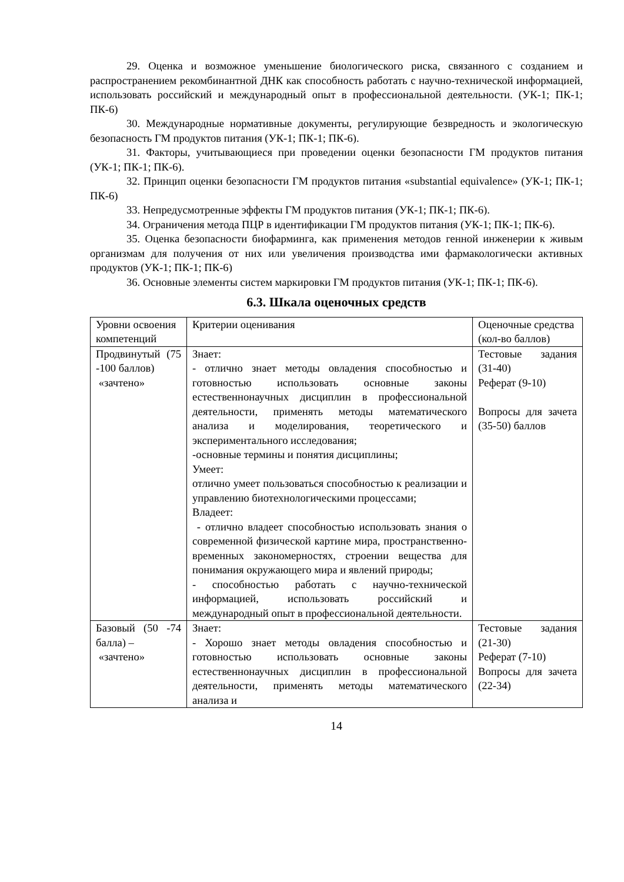29. Оценка и возможное уменьшение биологического риска, связанного с созданием и распространением рекомбинантной ДНК как способность работать с научно-технической информацией, использовать российский и международный опыт в профессиональной деятельности. (УК-1; ПК-1; ПК-6)
30. Международные нормативные документы, регулирующие безвредность и экологическую безопасность ГМ продуктов питания (УК-1; ПК-1; ПК-6).
31. Факторы, учитывающиеся при проведении оценки безопасности ГМ продуктов питания (УК-1; ПК-1; ПК-6).
32. Принцип оценки безопасности ГМ продуктов питания «substantial equivalence» (УК-1; ПК-1; ПК-6)
33. Непредусмотренные эффекты ГМ продуктов питания (УК-1; ПК-1; ПК-6).
34. Ограничения метода ПЦР в идентификации ГМ продуктов питания (УК-1; ПК-1; ПК-6).
35. Оценка безопасности биофарминга, как применения методов генной инженерии к живым организмам для получения от них или увеличения производства ими фармакологически активных продуктов (УК-1; ПК-1; ПК-6)
36. Основные элементы систем маркировки ГМ продуктов питания (УК-1; ПК-1; ПК-6).
6.3. Шкала оценочных средств
| Уровни освоения компетенций | Критерии оценивания | Оценочные средства (кол-во баллов) |
| Продвинутый (75 -100 баллов) «зачтено» | Знает: - отлично знает методы овладения способностью и готовностью использовать основные законы естественнонаучных дисциплин в профессиональной деятельности, применять методы математического анализа и моделирования, теоретического и экспериментального исследования; -основные термины и понятия дисциплины; Умеет: отлично умеет пользоваться способностью к реализации и управлению биотехнологическими процессами; Владеет: - отлично владеет способностью использовать знания о современной физической картине мира, пространственно-временных закономерностях, строении вещества для понимания окружающего мира и явлений природы; - способностью работать с научно-технической информацией, использовать российский и международный опыт в профессиональной деятельности. | Тестовые задания (31-40) Реферат (9-10) Вопросы для зачета (35-50) баллов |
| Базовый (50 -74 балла) – «зачтено» | Знает: - Хорошо знает методы овладения способностью и готовностью использовать основные законы естественнонаучных дисциплин в профессиональной деятельности, применять методы математического анализа и | Тестовые задания (21-30) Реферат (7-10) Вопросы для зачета (22-34) |
14